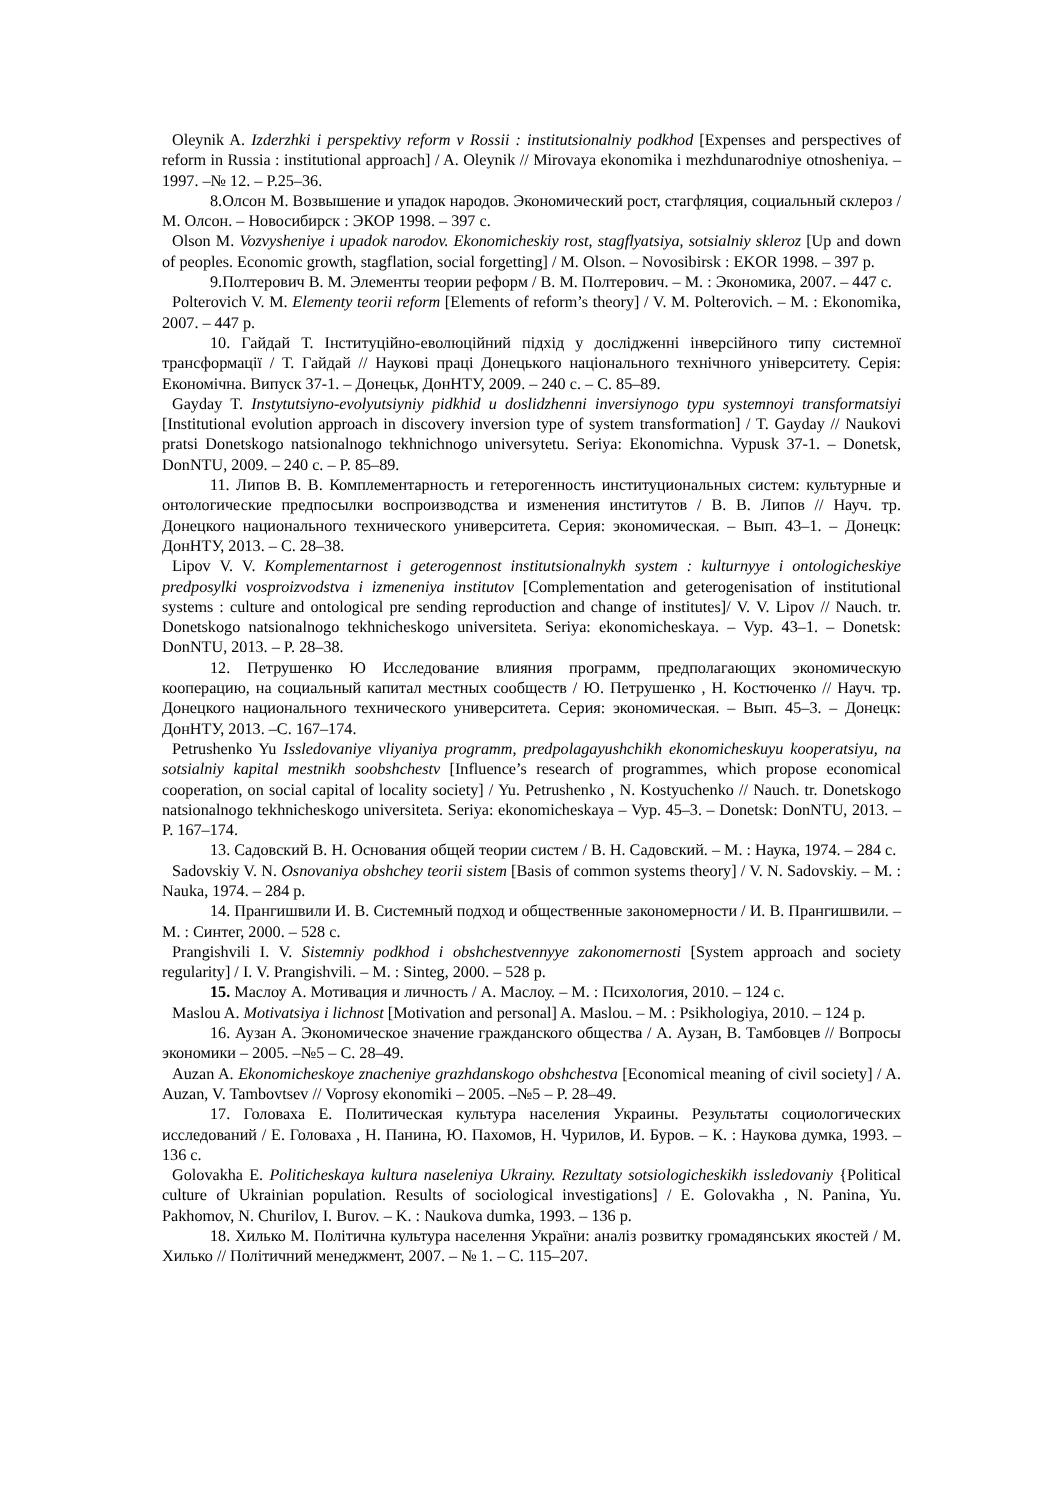Oleynik A. Izderzhki i perspektivy reform v Rossii : institutsionalniy podkhod [Expenses and perspectives of reform in Russia : institutional approach] / A. Oleynik // Mirovaya ekonomika i mezhdunarodniye otnosheniya. –1997. –№ 12. – P.25–36.
8.Олсон М. Возвышение и упадок народов. Экономический рост, стагфляция, социальный склероз / М. Олсон. – Новосибирск : ЭКОР 1998. – 397 с.
Olson M. Vozvysheniye i upadok narodov. Ekonomicheskiy rost, stagflyatsiya, sotsialniy skleroz [Up and down of peoples. Economic growth, stagflation, social forgetting] / M. Olson. – Novosibirsk : EKOR 1998. – 397 p.
9.Полтерович В. М. Элементы теории реформ / В. М. Полтерович. – М. : Экономика, 2007. – 447 с.
Polterovich V. M. Elementy teorii reform [Elements of reform’s theory] / V. M. Polterovich. – M. : Ekonomika, 2007. – 447 p.
10. Гайдай Т. Інституційно-еволюційний підхід у дослідженні інверсійного типу системної трансформації / Т. Гайдай // Наукові праці Донецького національного технічного університету. Серія: Економічна. Випуск 37-1. – Донецьк, ДонНТУ, 2009. – 240 с. – С. 85–89.
Gayday T. Instytutsiyno-evolyutsiyniy pidkhid u doslidzhenni inversiynogo typu systemnoyi transformatsiyi [Institutional evolution approach in discovery inversion type of system transformation] / T. Gayday // Naukovi pratsi Donetskogo natsionalnogo tekhnichnogo universytetu. Seriya: Ekonomichna. Vypusk 37-1. – Donetsk, DonNTU, 2009. – 240 c. – P. 85–89.
11. Липов В. В. Комплементарность и гетерогенность институциональных систем: культурные и онтологические предпосылки воспроизводства и изменения институтов / В. В. Липов // Науч. тр. Донецкого национального технического университета. Серия: экономическая. – Вып. 43–1. – Донецк: ДонНТУ, 2013. – С. 28–38.
Lipov V. V. Komplementarnost i geterogennost institutsionalnykh system : kulturnyye i ontologicheskiye predposylki vosproizvodstva i izmeneniya institutov [Complementation and geterogenisation of institutional systems : culture and ontological pre sending reproduction and change of institutes]/ V. V. Lipov // Nauch. tr. Donetskogo natsionalnogo tekhnicheskogo universiteta. Seriya: ekonomicheskaya. – Vyp. 43–1. – Donetsk: DonNTU, 2013. – P. 28–38.
12. Петрушенко Ю Исследование влияния программ, предполагающих экономическую кооперацию, на социальный капитал местных сообществ / Ю. Петрушенко , Н. Костюченко // Науч. тр. Донецкого национального технического университета. Серия: экономическая. – Вып. 45–3. – Донецк: ДонНТУ, 2013. –С. 167–174.
Petrushenko Yu Issledovaniye vliyaniya programm, predpolagayushchikh ekonomicheskuyu kooperatsiyu, na sotsialniy kapital mestnikh soobshchestv [Influence’s research of programmes, which propose economical cooperation, on social capital of locality society] / Yu. Petrushenko , N. Kostyuchenko // Nauch. tr. Donetskogo natsionalnogo tekhnicheskogo universiteta. Seriya: ekonomicheskaya – Vyp. 45–3. – Donetsk: DonNTU, 2013. – P. 167–174.
13. Садовский В. Н. Основания общей теории систем / В. Н. Садовский. – М. : Наука, 1974. – 284 с.
Sadovskiy V. N. Osnovaniya obshchey teorii sistem [Basis of common systems theory] / V. N. Sadovskiy. – M. : Nauka, 1974. – 284 p.
14. Прангишвили И. В. Системный подход и общественные закономерности / И. В. Прангишвили. – М. : Синтег, 2000. – 528 с.
Prangishvili I. V. Sistemniy podkhod i obshchestvennyye zakonomernosti [System approach and society regularity] / I. V. Prangishvili. – M. : Sinteg, 2000. – 528 p.
15. Маслоу А. Мотивация и личность / А. Маслоу. – М. : Психология, 2010. – 124 с.
Maslou A. Motivatsiya i lichnost [Motivation and personal] A. Maslou. – M. : Psikhologiya, 2010. – 124 p.
16. Аузан А. Экономическое значение гражданского общества / А. Аузан, В. Тамбовцев // Вопросы экономики – 2005. –№5 – С. 28–49.
Auzan A. Ekonomicheskoye znacheniye grazhdanskogo obshchestva [Economical meaning of civil society] / A. Auzan, V. Tambovtsev // Voprosy ekonomiki – 2005. –№5 – P. 28–49.
17. Головаха Е. Политическая культура населения Украины. Результаты социологических исследований / Е. Головаха , Н. Панина, Ю. Пахомов, Н. Чурилов, И. Буров. – К. : Наукова думка, 1993. – 136 с.
Golovakha E. Politicheskaya kultura naseleniya Ukrainy. Rezultaty sotsiologicheskikh issledovaniy {Political culture of Ukrainian population. Results of sociological investigations] / E. Golovakha , N. Panina, Yu. Pakhomov, N. Churilov, I. Burov. – K. : Naukova dumka, 1993. – 136 p.
18. Хилько М. Політична культура населення України: аналіз розвитку громадянських якостей / М. Хилько // Політичний менеджмент, 2007. – № 1. – С. 115–207.